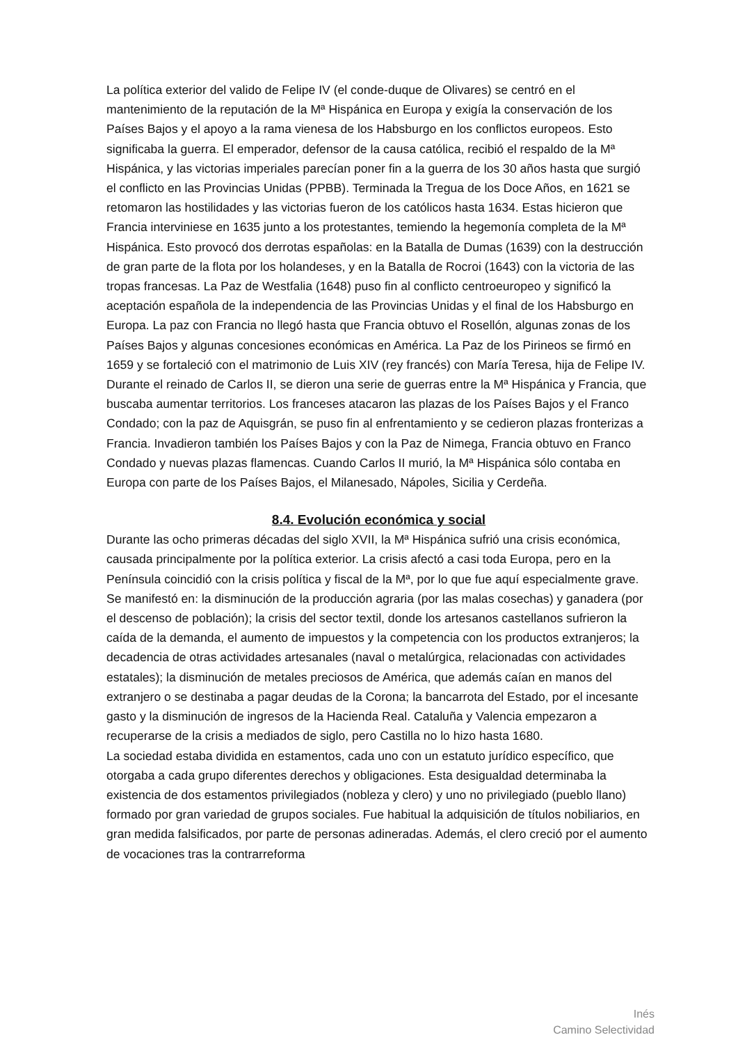La política exterior del valido de Felipe IV (el conde-duque de Olivares) se centró en el mantenimiento de la reputación de la Mª Hispánica en Europa y exigía la conservación de los Países Bajos y el apoyo a la rama vienesa de los Habsburgo en los conflictos europeos. Esto significaba la guerra. El emperador, defensor de la causa católica, recibió el respaldo de la Mª Hispánica, y las victorias imperiales parecían poner fin a la guerra de los 30 años hasta que surgió el conflicto en las Provincias Unidas (PPBB). Terminada la Tregua de los Doce Años, en 1621 se retomaron las hostilidades y las victorias fueron de los católicos hasta 1634. Estas hicieron que Francia interviniese en 1635 junto a los protestantes, temiendo la hegemonía completa de la Mª Hispánica. Esto provocó dos derrotas españolas: en la Batalla de Dumas (1639) con la destrucción de gran parte de la flota por los holandeses, y en la Batalla de Rocroi (1643) con la victoria de las tropas francesas. La Paz de Westfalia (1648) puso fin al conflicto centroeuropeo y significó la aceptación española de la independencia de las Provincias Unidas y el final de los Habsburgo en Europa. La paz con Francia no llegó hasta que Francia obtuvo el Rosellón, algunas zonas de los Países Bajos y algunas concesiones económicas en América. La Paz de los Pirineos se firmó en 1659 y se fortaleció con el matrimonio de Luis XIV (rey francés) con María Teresa, hija de Felipe IV.
Durante el reinado de Carlos II, se dieron una serie de guerras entre la Mª Hispánica y Francia, que buscaba aumentar territorios. Los franceses atacaron las plazas de los Países Bajos y el Franco Condado; con la paz de Aquisgrán, se puso fin al enfrentamiento y se cedieron plazas fronterizas a Francia. Invadieron también los Países Bajos y con la Paz de Nimega, Francia obtuvo en Franco Condado y nuevas plazas flamencas. Cuando Carlos II murió, la Mª Hispánica sólo contaba en Europa con parte de los Países Bajos, el Milanesado, Nápoles, Sicilia y Cerdeña.
8.4. Evolución económica y social
Durante las ocho primeras décadas del siglo XVII, la Mª Hispánica sufrió una crisis económica, causada principalmente por la política exterior. La crisis afectó a casi toda Europa, pero en la Península coincidió con la crisis política y fiscal de la Mª, por lo que fue aquí especialmente grave. Se manifestó en: la disminución de la producción agraria (por las malas cosechas) y ganadera (por el descenso de población); la crisis del sector textil, donde los artesanos castellanos sufrieron la caída de la demanda, el aumento de impuestos y la competencia con los productos extranjeros; la decadencia de otras actividades artesanales (naval o metalúrgica, relacionadas con actividades estatales); la disminución de metales preciosos de América, que además caían en manos del extranjero o se destinaba a pagar deudas de la Corona; la bancarrota del Estado, por el incesante gasto y la disminución de ingresos de la Hacienda Real. Cataluña y Valencia empezaron a recuperarse de la crisis a mediados de siglo, pero Castilla no lo hizo hasta 1680.
La sociedad estaba dividida en estamentos, cada uno con un estatuto jurídico específico, que otorgaba a cada grupo diferentes derechos y obligaciones. Esta desigualdad determinaba la existencia de dos estamentos privilegiados (nobleza y clero) y uno no privilegiado (pueblo llano) formado por gran variedad de grupos sociales. Fue habitual la adquisición de títulos nobiliarios, en gran medida falsificados, por parte de personas adineradas. Además, el clero creció por el aumento de vocaciones tras la contrarreforma
Inés
Camino Selectividad